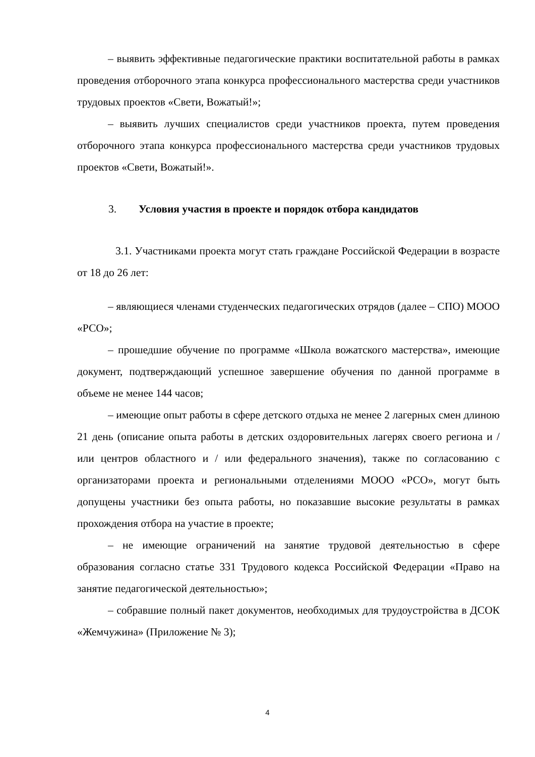– выявить эффективные педагогические практики воспитательной работы в рамках проведения отборочного этапа конкурса профессионального мастерства среди участников трудовых проектов «Свети, Вожатый!»;
– выявить лучших специалистов среди участников проекта, путем проведения отборочного этапа конкурса профессионального мастерства среди участников трудовых проектов «Свети, Вожатый!».
3. Условия участия в проекте и порядок отбора кандидатов
3.1. Участниками проекта могут стать граждане Российской Федерации в возрасте от 18 до 26 лет:
– являющиеся членами студенческих педагогических отрядов (далее – СПО) МООО «РСО»;
– прошедшие обучение по программе «Школа вожатского мастерства», имеющие документ, подтверждающий успешное завершение обучения по данной программе в объеме не менее 144 часов;
– имеющие опыт работы в сфере детского отдыха не менее 2 лагерных смен длиною 21 день (описание опыта работы в детских оздоровительных лагерях своего региона и / или центров областного и / или федерального значения), также по согласованию с организаторами проекта и региональными отделениями МООО «РСО», могут быть допущены участники без опыта работы, но показавшие высокие результаты в рамках прохождения отбора на участие в проекте;
– не имеющие ограничений на занятие трудовой деятельностью в сфере образования согласно статье 331 Трудового кодекса Российской Федерации «Право на занятие педагогической деятельностью»;
– собравшие полный пакет документов, необходимых для трудоустройства в ДСОК «Жемчужина» (Приложение № 3);
4